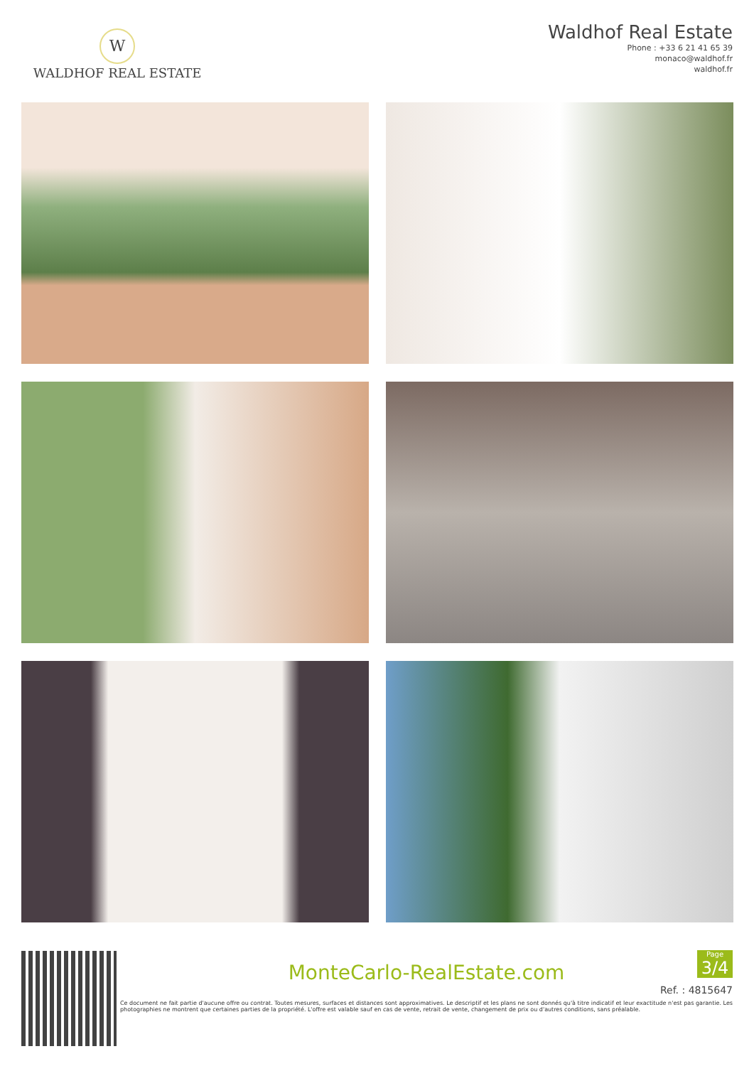W
WALDHOF REAL ESTATE
Waldhof Real Estate
Phone : +33 6 21 41 65 39
monaco@waldhof.fr
waldhof.fr
MonteCarlo-RealEstate.com
Page
3/4
Ref. : 4815647
Ce document ne fait partie d'aucune offre ou contrat. Toutes mesures, surfaces et distances sont approximatives. Le descriptif et les plans ne sont donnés qu'à titre indicatif et leur exactitude n'est pas garantie. Les photographies ne montrent que certaines parties de la propriété. L'offre est valable sauf en cas de vente, retrait de vente, changement de prix ou d'autres conditions, sans préalable.